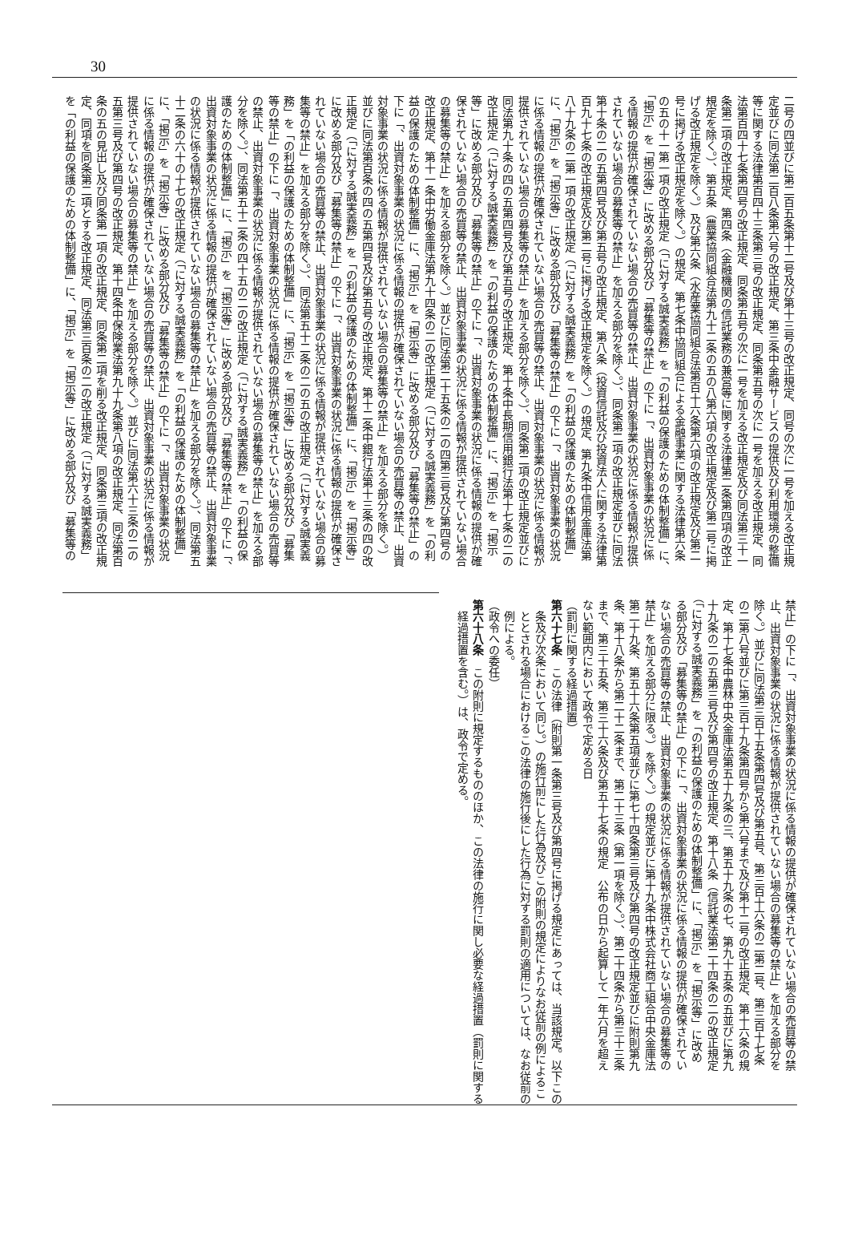30
二号の四並びに第二百五条第十二号及び第十三号の改正規定、同号の次に一号を加える改正規
定並びに同法第二百八条第六号の改正規定、第三条中金融サービスの提供及び利用環境の整備
等に関する法律第百四十三条第三号の改正規定、同条第五号の次に一号を加える改正規定、同
法第百四十七条第四号の改正規定、同条第五号の次に一号を加える改正規定及び同法第三十一
条第二項の改正規定、第四条（金融機関の信託業務の兼営等に関する法律第二条第四項の改正
規定を除く。）、第五条（農業協同組合法第九十二条の五の八第六項の改正規定及び第二号に掲
げる改正規定を除く。）及び第六条（水産業協同組合法第百十六条第六項の改正規定及び第二
号に掲げる改正規定を除く。）の規定、第七条中協同組合による金融事業に関する法律第六条
の五の十一第一項の改正規定（「に対する誠実義務」を「の利益の保護のための体制整備」に、
「掲示」を「掲示等」に改める部分及び「募集等の禁止」の下に「、出資対象事業の状況に係
る情報の提供が確保されていない場合の売買等の禁止、出資対象事業の状況に係る情報が提供
されていない場合の募集等の禁止」を加える部分を除く。）、同条第二項の改正規定並びに同法
第十条の二の五第四号及び第五号の改正規定、第八条（投資信託及び投資法人に関する法律第
百九十七条の改正規定及び第二号に掲げる改正規定を除く。）の規定、第九条中信用金庫法第
八十九条の二第一項の改正規定（「に対する誠実義務」を「の利益の保護のための体制整備」
に、「掲示」を「掲示等」に改める部分及び「募集等の禁止」の下に「、出資対象事業の状況
に係る情報の提供が確保されていない場合の売買等の禁止、出資対象事業の状況に係る情報が
提供されていない場合の募集等の禁止」を加える部分を除く。）、同条第二項の改正規定並びに
同法第九十条の四の五第四号及び第五号の改正規定、第十条中長期信用銀行法第十七条の二の
改正規定（「に対する誠実義務」を「の利益の保護のための体制整備」に、「掲示」を「掲示
等」に改める部分及び「募集等の禁止」の下に「、出資対象事業の状況に係る情報の提供が確
保されていない場合の売買等の禁止、出資対象事業の状況に係る情報が提供されていない場合
の募集等の禁止」を加える部分を除く。）並びに同法第二十五条の二の四第三号及び第四号の
改正規定、第十一条中労働金庫法第九十四条の二の改正規定（「に対する誠実義務」を「の利
益の保護のための体制整備」に、「掲示」を「掲示等」に改める部分及び「募集等の禁止」の
下に「、出資対象事業の状況に係る情報の提供が確保されていない場合の売買等の禁止、出資
対象事業の状況に係る情報が提供されていない場合の募集等の禁止」を加える部分を除く。）
並びに同法第百条の四の五第四号及び第五号の改正規定、第十二条中銀行法第十三条の四の改
正規定（「に対する誠実義務」を「の利益の保護のための体制整備」に、「掲示」を「掲示等」
に改める部分及び「募集等の禁止」の下に「、出資対象事業の状況に係る情報の提供が確保さ
れていない場合の売買等の禁止、出資対象事業の状況に係る情報が提供されていない場合の募
集等の禁止」を加える部分を除く。）、同法第五十二条の二の五の改正規定（「に対する誠実義
務」を「の利益の保護のための体制整備」に、「掲示」を「掲示等」に改める部分及び「募集
等の禁止」の下に「、出資対象事業の状況に係る情報の提供が確保されていない場合の売買等
の禁止、出資対象事業の状況に係る情報が提供されていない場合の募集等の禁止」を加える部
分を除く。）、同法第五十二条の四十五の二の改正規定（「に対する誠実義務」を「の利益の保
護のための体制整備」に、「掲示」を「掲示等」に改める部分及び「募集等の禁止」の下に「、
出資対象事業の状況に係る情報の提供が確保されていない場合の売買等の禁止、出資対象事業
の状況に係る情報が提供されていない場合の募集等の禁止」を加える部分を除く。）、同法第五
十二条の六十の十七の改正規定（「に対する誠実義務」を「の利益の保護のための体制整備」
に、「掲示」を「掲示等」に改める部分及び「募集等の禁止」の下に「、出資対象事業の状況
に係る情報の提供が確保されていない場合の売買等の禁止、出資対象事業の状況に係る情報が
提供されていない場合の募集等の禁止」を加える部分を除く。）並びに同法第六十三条の二の
五第三号及び第四号の改正規定、第十四条中保険業法第九十九条第八項の改正規定、同法第百
条の五の見出し及び同条第一項の改正規定、同条第二項を削る改正規定、同条第三項の改正規
定、同項を同条第二項とする改正規定、同法第三百条の二の改正規定（「に対する誠実義務」
を「の利益の保護のための体制整備」に、「掲示」を「掲示等」に改める部分及び「募集等の
禁止」の下に「、出資対象事業の状況に係る情報の提供が確保されていない場合の売買等の禁
止、出資対象事業の状況に係る情報が提供されていない場合の募集等の禁止」を加える部分を
除く。）並びに同法第三百十五条第四号及び第五号、第三百十六条の二第二号、第三百十七条
の二第八号並びに第三百十九条第四号から第六号まで及び第十二号の改正規定、第十六条の規
定、第十七条中農林中央金庫法第五十九条の三、第五十九条の七、第九十五条の五並びに第九
十九条の二の五第三号及び第四号の改正規定、第十八条（信託業法第二十四条の二の改正規定
（「に対する誠実義務」を「の利益の保護のための体制整備」に、「掲示」を「掲示等」に改め
る部分及び「募集等の禁止」の下に「、出資対象事業の状況に係る情報の提供が確保されてい
ない場合の売買等の禁止、出資対象事業の状況に係る情報が提供されていない場合の募集等の
禁止」を加える部分に限る。）を除く。）の規定並びに第十九条中株式会社商工組合中央金庫法
第二十九条、第五十六条第五項並びに第七十四条第三号及び第四号の改正規定並びに附則第九
条、第十八条から第二十二条まで、第二十三条（第一項を除く。）、第二十四条から第三十三条
まで、第三十五条、第三十六条及び第五十七条の規定　公布の日から起算して一年六月を超え
ない範囲内において政令で定める日
（罰則に関する経過措置）
第六十七条　この法律（附則第一条第三号及び第四号に掲げる規定にあっては、当該規定。以下この条及び次条において同じ。）の施行前にした行為及びこの附則の規定によりなお従前の例によることとされる場合におけるこの法律の施行後にした行為に対する罰則の適用については、なお従前の例による。
（政令への委任）
第六十八条　この附則に規定するもののほか、この法律の施行に関し必要な経過措置（罰則に関する経過措置を含む。）は、政令で定める。